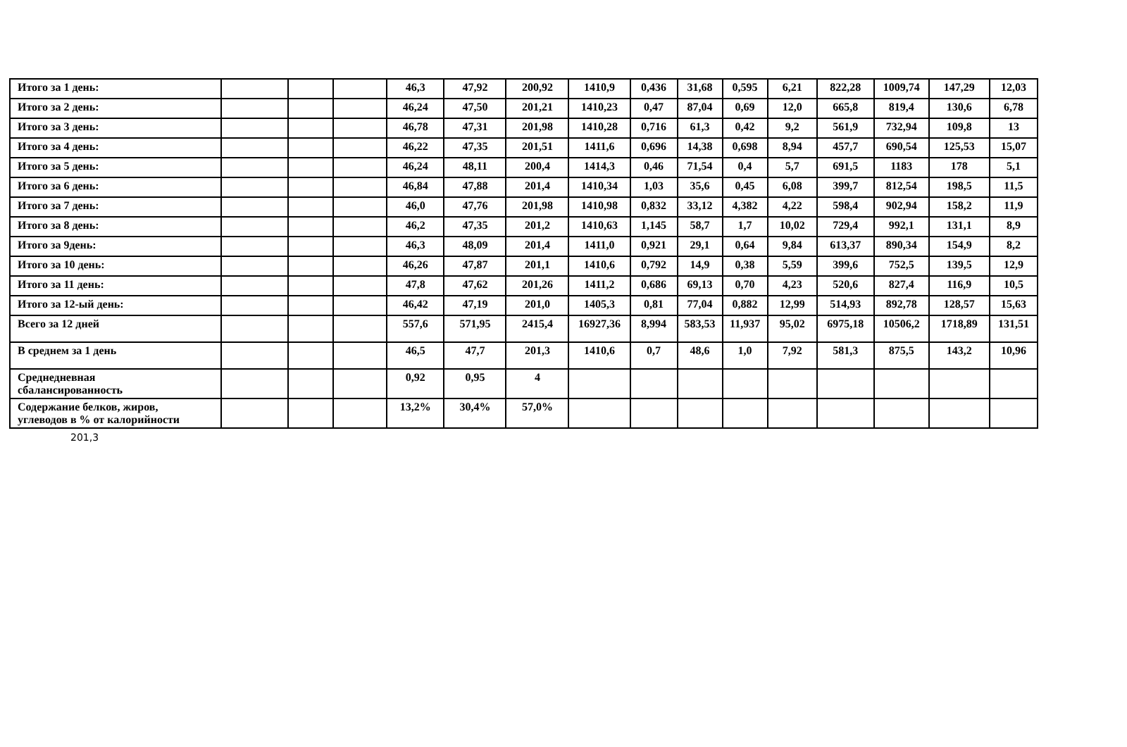| Итого за 1 день: | | | | 46,3 | 47,92 | 200,92 | 1410,9 | 0,436 | 31,68 | 0,595 | 6,21 | 822,28 | 1009,74 | 147,29 | 12,03 |
| Итого за 2 день: | | | | 46,24 | 47,50 | 201,21 | 1410,23 | 0,47 | 87,04 | 0,69 | 12,0 | 665,8 | 819,4 | 130,6 | 6,78 |
| Итого за 3 день: | | | | 46,78 | 47,31 | 201,98 | 1410,28 | 0,716 | 61,3 | 0,42 | 9,2 | 561,9 | 732,94 | 109,8 | 13 |
| Итого за 4 день: | | | | 46,22 | 47,35 | 201,51 | 1411,6 | 0,696 | 14,38 | 0,698 | 8,94 | 457,7 | 690,54 | 125,53 | 15,07 |
| Итого за 5 день: | | | | 46,24 | 48,11 | 200,4 | 1414,3 | 0,46 | 71,54 | 0,4 | 5,7 | 691,5 | 1183 | 178 | 5,1 |
| Итого за 6 день: | | | | 46,84 | 47,88 | 201,4 | 1410,34 | 1,03 | 35,6 | 0,45 | 6,08 | 399,7 | 812,54 | 198,5 | 11,5 |
| Итого за 7 день: | | | | 46,0 | 47,76 | 201,98 | 1410,98 | 0,832 | 33,12 | 4,382 | 4,22 | 598,4 | 902,94 | 158,2 | 11,9 |
| Итого за 8 день: | | | | 46,2 | 47,35 | 201,2 | 1410,63 | 1,145 | 58,7 | 1,7 | 10,02 | 729,4 | 992,1 | 131,1 | 8,9 |
| Итого за 9день: | | | | 46,3 | 48,09 | 201,4 | 1411,0 | 0,921 | 29,1 | 0,64 | 9,84 | 613,37 | 890,34 | 154,9 | 8,2 |
| Итого за 10 день: | | | | 46,26 | 47,87 | 201,1 | 1410,6 | 0,792 | 14,9 | 0,38 | 5,59 | 399,6 | 752,5 | 139,5 | 12,9 |
| Итого за 11 день: | | | | 47,8 | 47,62 | 201,26 | 1411,2 | 0,686 | 69,13 | 0,70 | 4,23 | 520,6 | 827,4 | 116,9 | 10,5 |
| Итого за 12-ый день: | | | | 46,42 | 47,19 | 201,0 | 1405,3 | 0,81 | 77,04 | 0,882 | 12,99 | 514,93 | 892,78 | 128,57 | 15,63 |
| Всего за 12 дней | | | | 557,6 | 571,95 | 2415,4 | 16927,36 | 8,994 | 583,53 | 11,937 | 95,02 | 6975,18 | 10506,2 | 1718,89 | 131,51 |
| В среднем за 1 день | | | | 46,5 | 47,7 | 201,3 | 1410,6 | 0,7 | 48,6 | 1,0 | 7,92 | 581,3 | 875,5 | 143,2 | 10,96 |
| Среднедневная сбалансированность | | | | 0,92 | 0,95 | 4 | | | | | | | | | |
| Содержание белков, жиров, углеводов в % от калорийности | | | | 13,2% | 30,4% | 57,0% | | | | | | | | | |
201,3